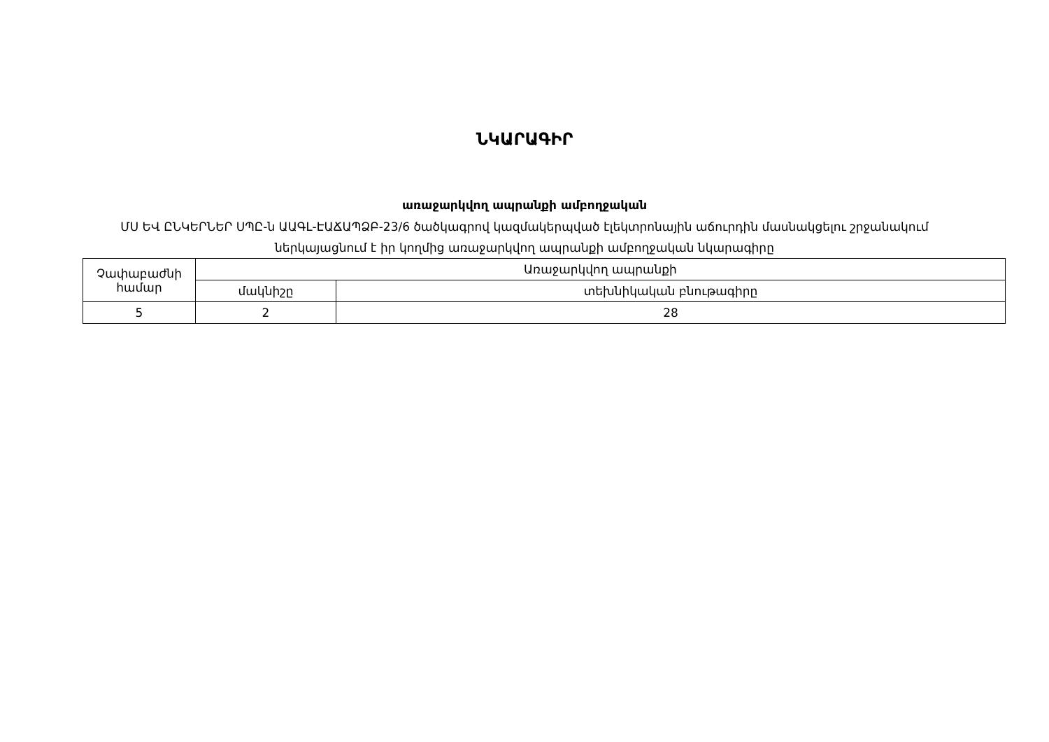ՆԿԱՐԱԳԻՐ
առաջարկվող ապրանքի ամբողջական
ՄՍ ԵՎ ԸՆԿԵՐՆԵՐ ՍՊԸ-ն ԱԱԳԼ-ԷԱՃԱՊՁԲ-23/6 ծածկագրով կազմակերպված էլեկտրոնային աճուրդին մասնակցելու շրջանակում
ներկայացնում է իր կողմից առաջարկվող ապրանքի ամբողջական նկարագիրը
| Չափաբաժնի համար | Առաջարկվող ապրանքի | |
| --- | --- | --- |
| | մակնիշը | տեխնիկական բնութագիրը |
| 5 | 2 | 28 |